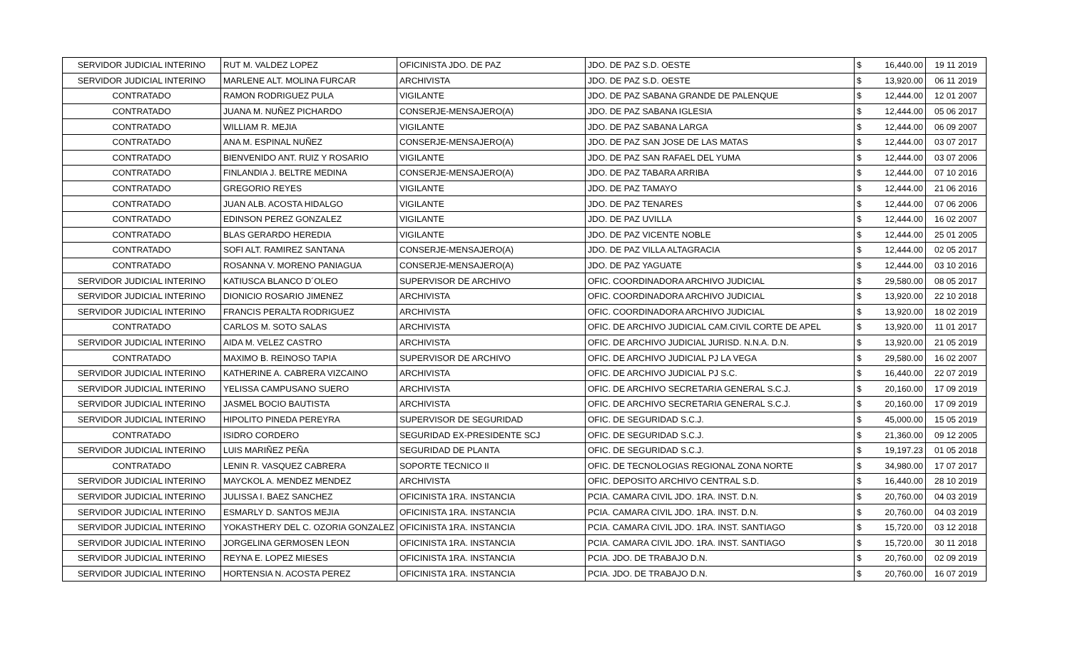| SERVIDOR JUDICIAL INTERINO | RUT M. VALDEZ LOPEZ | OFICINISTA JDO. DE PAZ | JDO. DE PAZ S.D. OESTE | $ | 16,440.00 | 19 11 2019 |
| SERVIDOR JUDICIAL INTERINO | MARLENE ALT. MOLINA FURCAR | ARCHIVISTA | JDO. DE PAZ S.D. OESTE | $ | 13,920.00 | 06 11 2019 |
| CONTRATADO | RAMON RODRIGUEZ PULA | VIGILANTE | JDO. DE PAZ SABANA GRANDE DE PALENQUE | $ | 12,444.00 | 12 01 2007 |
| CONTRATADO | JUANA M. NUÑEZ PICHARDO | CONSERJE-MENSAJERO(A) | JDO. DE PAZ SABANA IGLESIA | $ | 12,444.00 | 05 06 2017 |
| CONTRATADO | WILLIAM R. MEJIA | VIGILANTE | JDO. DE PAZ SABANA LARGA | $ | 12,444.00 | 06 09 2007 |
| CONTRATADO | ANA M. ESPINAL NUÑEZ | CONSERJE-MENSAJERO(A) | JDO. DE PAZ SAN JOSE DE LAS MATAS | $ | 12,444.00 | 03 07 2017 |
| CONTRATADO | BIENVENIDO ANT. RUIZ Y ROSARIO | VIGILANTE | JDO. DE PAZ SAN RAFAEL DEL YUMA | $ | 12,444.00 | 03 07 2006 |
| CONTRATADO | FINLANDIA J. BELTRE MEDINA | CONSERJE-MENSAJERO(A) | JDO. DE PAZ TABARA ARRIBA | $ | 12,444.00 | 07 10 2016 |
| CONTRATADO | GREGORIO REYES | VIGILANTE | JDO. DE PAZ TAMAYO | $ | 12,444.00 | 21 06 2016 |
| CONTRATADO | JUAN ALB. ACOSTA HIDALGO | VIGILANTE | JDO. DE PAZ TENARES | $ | 12,444.00 | 07 06 2006 |
| CONTRATADO | EDINSON PEREZ GONZALEZ | VIGILANTE | JDO. DE PAZ UVILLA | $ | 12,444.00 | 16 02 2007 |
| CONTRATADO | BLAS GERARDO HEREDIA | VIGILANTE | JDO. DE PAZ VICENTE NOBLE | $ | 12,444.00 | 25 01 2005 |
| CONTRATADO | SOFI ALT. RAMIREZ SANTANA | CONSERJE-MENSAJERO(A) | JDO. DE PAZ VILLA ALTAGRACIA | $ | 12,444.00 | 02 05 2017 |
| CONTRATADO | ROSANNA V. MORENO PANIAGUA | CONSERJE-MENSAJERO(A) | JDO. DE PAZ YAGUATE | $ | 12,444.00 | 03 10 2016 |
| SERVIDOR JUDICIAL INTERINO | KATIUSCA BLANCO D´OLEO | SUPERVISOR DE ARCHIVO | OFIC. COORDINADORA ARCHIVO JUDICIAL | $ | 29,580.00 | 08 05 2017 |
| SERVIDOR JUDICIAL INTERINO | DIONICIO ROSARIO JIMENEZ | ARCHIVISTA | OFIC. COORDINADORA ARCHIVO JUDICIAL | $ | 13,920.00 | 22 10 2018 |
| SERVIDOR JUDICIAL INTERINO | FRANCIS PERALTA RODRIGUEZ | ARCHIVISTA | OFIC. COORDINADORA ARCHIVO JUDICIAL | $ | 13,920.00 | 18 02 2019 |
| CONTRATADO | CARLOS M. SOTO SALAS | ARCHIVISTA | OFIC. DE ARCHIVO JUDICIAL CAM.CIVIL CORTE DE APEL | $ | 13,920.00 | 11 01 2017 |
| SERVIDOR JUDICIAL INTERINO | AIDA M. VELEZ CASTRO | ARCHIVISTA | OFIC. DE ARCHIVO JUDICIAL JURISD. N.N.A. D.N. | $ | 13,920.00 | 21 05 2019 |
| CONTRATADO | MAXIMO B. REINOSO TAPIA | SUPERVISOR DE ARCHIVO | OFIC. DE ARCHIVO JUDICIAL PJ LA VEGA | $ | 29,580.00 | 16 02 2007 |
| SERVIDOR JUDICIAL INTERINO | KATHERINE A. CABRERA VIZCAINO | ARCHIVISTA | OFIC. DE ARCHIVO JUDICIAL PJ S.C. | $ | 16,440.00 | 22 07 2019 |
| SERVIDOR JUDICIAL INTERINO | YELISSA CAMPUSANO SUERO | ARCHIVISTA | OFIC. DE ARCHIVO SECRETARIA GENERAL S.C.J. | $ | 20,160.00 | 17 09 2019 |
| SERVIDOR JUDICIAL INTERINO | JASMEL BOCIO BAUTISTA | ARCHIVISTA | OFIC. DE ARCHIVO SECRETARIA GENERAL S.C.J. | $ | 20,160.00 | 17 09 2019 |
| SERVIDOR JUDICIAL INTERINO | HIPOLITO PINEDA PEREYRA | SUPERVISOR DE SEGURIDAD | OFIC. DE SEGURIDAD S.C.J. | $ | 45,000.00 | 15 05 2019 |
| CONTRATADO | ISIDRO CORDERO | SEGURIDAD EX-PRESIDENTE SCJ | OFIC. DE SEGURIDAD S.C.J. | $ | 21,360.00 | 09 12 2005 |
| SERVIDOR JUDICIAL INTERINO | LUIS MARIÑEZ PEÑA | SEGURIDAD DE PLANTA | OFIC. DE SEGURIDAD S.C.J. | $ | 19,197.23 | 01 05 2018 |
| CONTRATADO | LENIN R. VASQUEZ CABRERA | SOPORTE TECNICO II | OFIC. DE TECNOLOGIAS REGIONAL ZONA NORTE | $ | 34,980.00 | 17 07 2017 |
| SERVIDOR JUDICIAL INTERINO | MAYCKOL A. MENDEZ MENDEZ | ARCHIVISTA | OFIC. DEPOSITO ARCHIVO CENTRAL S.D. | $ | 16,440.00 | 28 10 2019 |
| SERVIDOR JUDICIAL INTERINO | JULISSA I. BAEZ SANCHEZ | OFICINISTA 1RA. INSTANCIA | PCIA. CAMARA CIVIL JDO. 1RA. INST. D.N. | $ | 20,760.00 | 04 03 2019 |
| SERVIDOR JUDICIAL INTERINO | ESMARLY D. SANTOS MEJIA | OFICINISTA 1RA. INSTANCIA | PCIA. CAMARA CIVIL JDO. 1RA. INST. D.N. | $ | 20,760.00 | 04 03 2019 |
| SERVIDOR JUDICIAL INTERINO | YOKASTHERY DEL C. OZORIA GONZALEZ | OFICINISTA 1RA. INSTANCIA | PCIA. CAMARA CIVIL JDO. 1RA. INST. SANTIAGO | $ | 15,720.00 | 03 12 2018 |
| SERVIDOR JUDICIAL INTERINO | JORGELINA GERMOSEN LEON | OFICINISTA 1RA. INSTANCIA | PCIA. CAMARA CIVIL JDO. 1RA. INST. SANTIAGO | $ | 15,720.00 | 30 11 2018 |
| SERVIDOR JUDICIAL INTERINO | REYNA E. LOPEZ MIESES | OFICINISTA 1RA. INSTANCIA | PCIA. JDO. DE TRABAJO D.N. | $ | 20,760.00 | 02 09 2019 |
| SERVIDOR JUDICIAL INTERINO | HORTENSIA N. ACOSTA PEREZ | OFICINISTA 1RA. INSTANCIA | PCIA. JDO. DE TRABAJO D.N. | $ | 20,760.00 | 16 07 2019 |